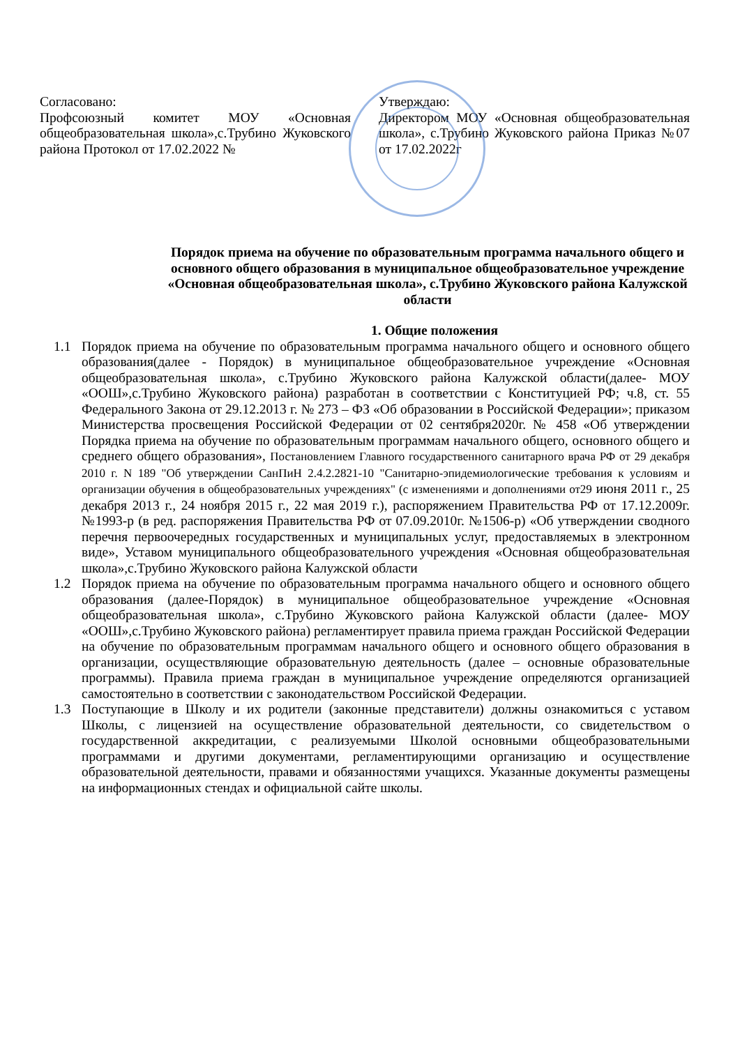Согласовано:
Профсоюзный комитет МОУ «Основная общеобразовательная школа»,с.Трубино Жуковского района Протокол от 17.02.2022 №
Утверждаю:
Директором МОУ «Основная общеобразовательная школа», с.Трубино Жуковского района Приказ №07 от 17.02.2022г
Порядок приема на обучение по образовательным программа начального общего и основного общего образования в муниципальное общеобразовательное учреждение «Основная общеобразовательная школа», с.Трубино Жуковского района Калужской области
1. Общие положения
1.1 Порядок приема на обучение по образовательным программа начального общего и основного общего образования(далее - Порядок) в муниципальное общеобразовательное учреждение «Основная общеобразовательная школа», с.Трубино Жуковского района Калужской области(далее- МОУ «ООШ»,с.Трубино Жуковского района) разработан в соответствии с Конституцией РФ; ч.8, ст. 55 Федерального Закона от 29.12.2013 г. № 273 – ФЗ «Об образовании в Российской Федерации»; приказом Министерства просвещения Российской Федерации от 02 сентября2020г. № 458 «Об утверждении Порядка приема на обучение по образовательным программам начального общего, основного общего и среднего общего образования», Постановлением Главного государственного санитарного врача РФ от 29 декабря 2010 г. N 189 "Об утверждении СанПиН 2.4.2.2821-10 "Санитарно-эпидемиологические требования к условиям и организации обучения в общеобразовательных учреждениях" (с изменениями и дополнениями от29 июня 2011 г., 25 декабря 2013 г., 24 ноября 2015 г., 22 мая 2019 г.), распоряжением Правительства РФ от 17.12.2009г. №1993-р (в ред. распоряжения Правительства РФ от 07.09.2010г. №1506-р) «Об утверждении сводного перечня первоочередных государственных и муниципальных услуг, предоставляемых в электронном виде», Уставом муниципального общеобразовательного учреждения «Основная общеобразовательная школа»,с.Трубино Жуковского района Калужской области
1.2 Порядок приема на обучение по образовательным программа начального общего и основного общего образования (далее-Порядок) в муниципальное общеобразовательное учреждение «Основная общеобразовательная школа», с.Трубино Жуковского района Калужской области (далее- МОУ «ООШ»,с.Трубино Жуковского района) регламентирует правила приема граждан Российской Федерации на обучение по образовательным программам начального общего и основного общего образования в организации, осуществляющие образовательную деятельность (далее – основные образовательные программы). Правила приема граждан в муниципальное учреждение определяются организацией самостоятельно в соответствии с законодательством Российской Федерации.
1.3 Поступающие в Школу и их родители (законные представители) должны ознакомиться с уставом Школы, с лицензией на осуществление образовательной деятельности, со свидетельством о государственной аккредитации, с реализуемыми Школой основными общеобразовательными программами и другими документами, регламентирующими организацию и осуществление образовательной деятельности, правами и обязанностями учащихся. Указанные документы размещены на информационных стендах и официальной сайте школы.